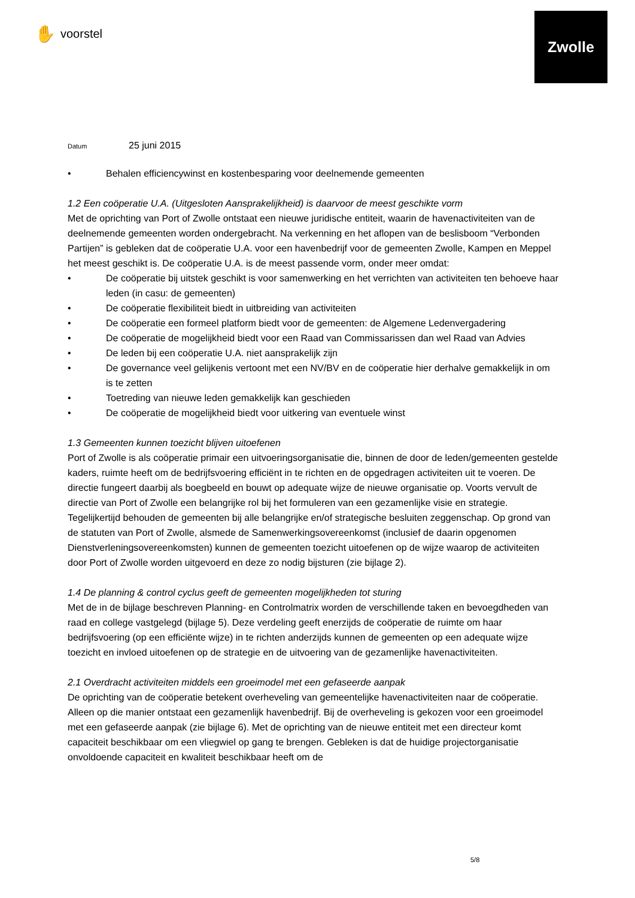✋ voorstel
Zwolle
Datum 25 juni 2015
• Behalen efficiencywinst en kostenbesparing voor deelnemende gemeenten
1.2 Een coöperatie U.A. (Uitgesloten Aansprakelijkheid) is daarvoor de meest geschikte vorm
Met de oprichting van Port of Zwolle ontstaat een nieuwe juridische entiteit, waarin de havenactiviteiten van de deelnemende gemeenten worden ondergebracht. Na verkenning en het aflopen van de beslisboom “Verbonden Partijen” is gebleken dat de coöperatie U.A. voor een havenbedrijf voor de gemeenten Zwolle, Kampen en Meppel het meest geschikt is. De coöperatie U.A. is de meest passende vorm, onder meer omdat:
• De coöperatie bij uitstek geschikt is voor samenwerking en het verrichten van activiteiten ten behoeve haar leden (in casu: de gemeenten)
• De coöperatie flexibiliteit biedt in uitbreiding van activiteiten
• De coöperatie een formeel platform biedt voor de gemeenten: de Algemene Ledenvergadering
• De coöperatie de mogelijkheid biedt voor een Raad van Commissarissen dan wel Raad van Advies
• De leden bij een coöperatie U.A. niet aansprakelijk zijn
• De governance veel gelijkenis vertoont met een NV/BV en de coöperatie hier derhalve gemakkelijk in om is te zetten
• Toetreding van nieuwe leden gemakkelijk kan geschieden
• De coöperatie de mogelijkheid biedt voor uitkering van eventuele winst
1.3 Gemeenten kunnen toezicht blijven uitoefenen
Port of Zwolle is als coöperatie primair een uitvoeringsorganisatie die, binnen de door de leden/gemeenten gestelde kaders, ruimte heeft om de bedrijfsvoering efficiënt in te richten en de opgedragen activiteiten uit te voeren. De directie fungeert daarbij als boegbeeld en bouwt op adequate wijze de nieuwe organisatie op. Voorts vervult de directie van Port of Zwolle een belangrijke rol bij het formuleren van een gezamenlijke visie en strategie. Tegelijkertijd behouden de gemeenten bij alle belangrijke en/of strategische besluiten zeggenschap. Op grond van de statuten van Port of Zwolle, alsmede de Samenwerkingsovereenkomst (inclusief de daarin opgenomen Dienstverleningsovereenkomsten) kunnen de gemeenten toezicht uitoefenen op de wijze waarop de activiteiten door Port of Zwolle worden uitgevoerd en deze zo nodig bijsturen (zie bijlage 2).
1.4 De planning & control cyclus geeft de gemeenten mogelijkheden tot sturing
Met de in de bijlage beschreven Planning- en Controlmatrix worden de verschillende taken en bevoegdheden van raad en college vastgelegd (bijlage 5). Deze verdeling geeft enerzijds de coöperatie de ruimte om haar bedrijfsvoering (op een efficiënte wijze) in te richten anderzijds kunnen de gemeenten op een adequate wijze toezicht en invloed uitoefenen op de strategie en de uitvoering van de gezamenlijke havenactiviteiten.
2.1 Overdracht activiteiten middels een groeimodel met een gefaseerde aanpak
De oprichting van de coöperatie betekent overheveling van gemeentelijke havenactiviteiten naar de coöperatie. Alleen op die manier ontstaat een gezamenlijk havenbedrijf. Bij de overheveling is gekozen voor een groeimodel met een gefaseerde aanpak (zie bijlage 6). Met de oprichting van de nieuwe entiteit met een directeur komt capaciteit beschikbaar om een vliegwiel op gang te brengen. Gebleken is dat de huidige projectorganisatie onvoldoende capaciteit en kwaliteit beschikbaar heeft om de
5/8